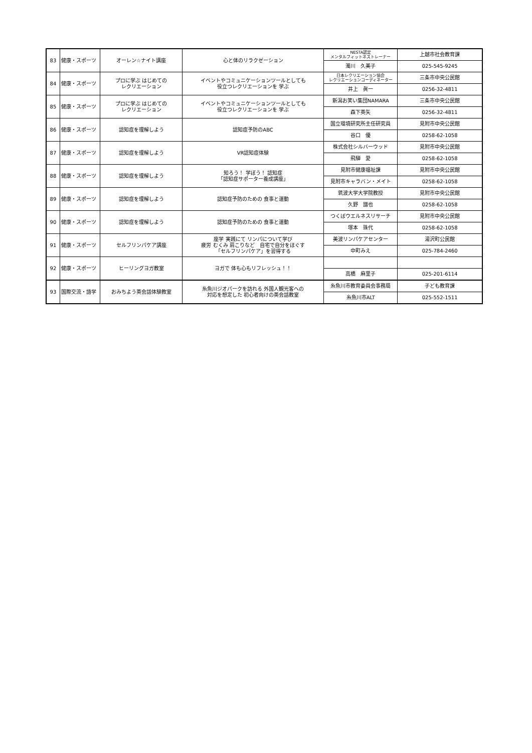| 83 | 健康・スポーツ | オーレン☆ナイト講座 | 心と体のリラクゼーション | NESTA認定 メンタルフィットネストレーナー | 上越市社会教育課 |
| | | | | 濁川 久美子 | 025-545-9245 |
| 84 | 健康・スポーツ | プロに学ぶ はじめての レクリエーション | イベントやコミュニケーションツールとしても 役立つレクリエーションを 学ぶ | 日本レクリエーション協会 レクリエーションコーディネーター | 三条市中央公民館 |
| | | | | 井上 眞一 | 0256-32-4811 |
| 85 | 健康・スポーツ | プロに学ぶ はじめての レクリエーション | イベントやコミュニケーションツールとしても 役立つレクリエーションを 学ぶ | 新潟お笑い集団NAMARA | 三条市中央公民館 |
| | | | | 森下英矢 | 0256-32-4811 |
| 86 | 健康・スポーツ | 認知症を理解しよう | 認知症予防のABC | 国立環境研究所主任研究員 | 見附市中央公民館 |
| | | | | 谷口 優 | 0258-62-1058 |
| 87 | 健康・スポーツ | 認知症を理解しよう | VR認知症体験 | 株式会社シルバーウッド | 見附市中央公民館 |
| | | | | 飛騨 愛 | 0258-62-1058 |
| 88 | 健康・スポーツ | 認知症を理解しよう | 知ろう！ 学ぼう！ 認知症 「認知症サポーター養成講座」 | 見附市健康福祉課 | 見附市中央公民館 |
| | | | | 見附市キャラバン・メイト | 0258-62-1058 |
| 89 | 健康・スポーツ | 認知症を理解しよう | 認知症予防のための 食事と運動 | 筑波大学大学院教授 | 見附市中央公民館 |
| | | | | 久野 譜也 | 0258-62-1058 |
| 90 | 健康・スポーツ | 認知症を理解しよう | 認知症予防のための 食事と運動 | つくばウエルネスリサーチ | 見附市中央公民館 |
| | | | | 塚本 珠代 | 0258-62-1058 |
| 91 | 健康・スポーツ | セルフリンパケア講座 | 座学 実践にて リンパについて学び 疲労 むくみ 肩こりなど 自宅で自分をほぐす 「セルフリンパケア」を習得する | 美波リンパケアセンター | 湯沢町公民館 |
| | | | | 中町みえ | 025-784-2460 |
| 92 | 健康・スポーツ | ヒーリングヨガ教室 | ヨガで 体も心もリフレッシュ！！ | | |
| | | | | 高橋 麻里子 | 025-201-6114 |
| 93 | 国際交流・語学 | おみちよう英会話体験教室 | 糸魚川ジオパークを訪れる 外国人観光客への 対応を想定した 初心者向けの英会話教室 | 糸魚川市教育委員会事務局 | 子ども教育課 |
| | | | | 糸魚川市ALT | 025-552-1511 |